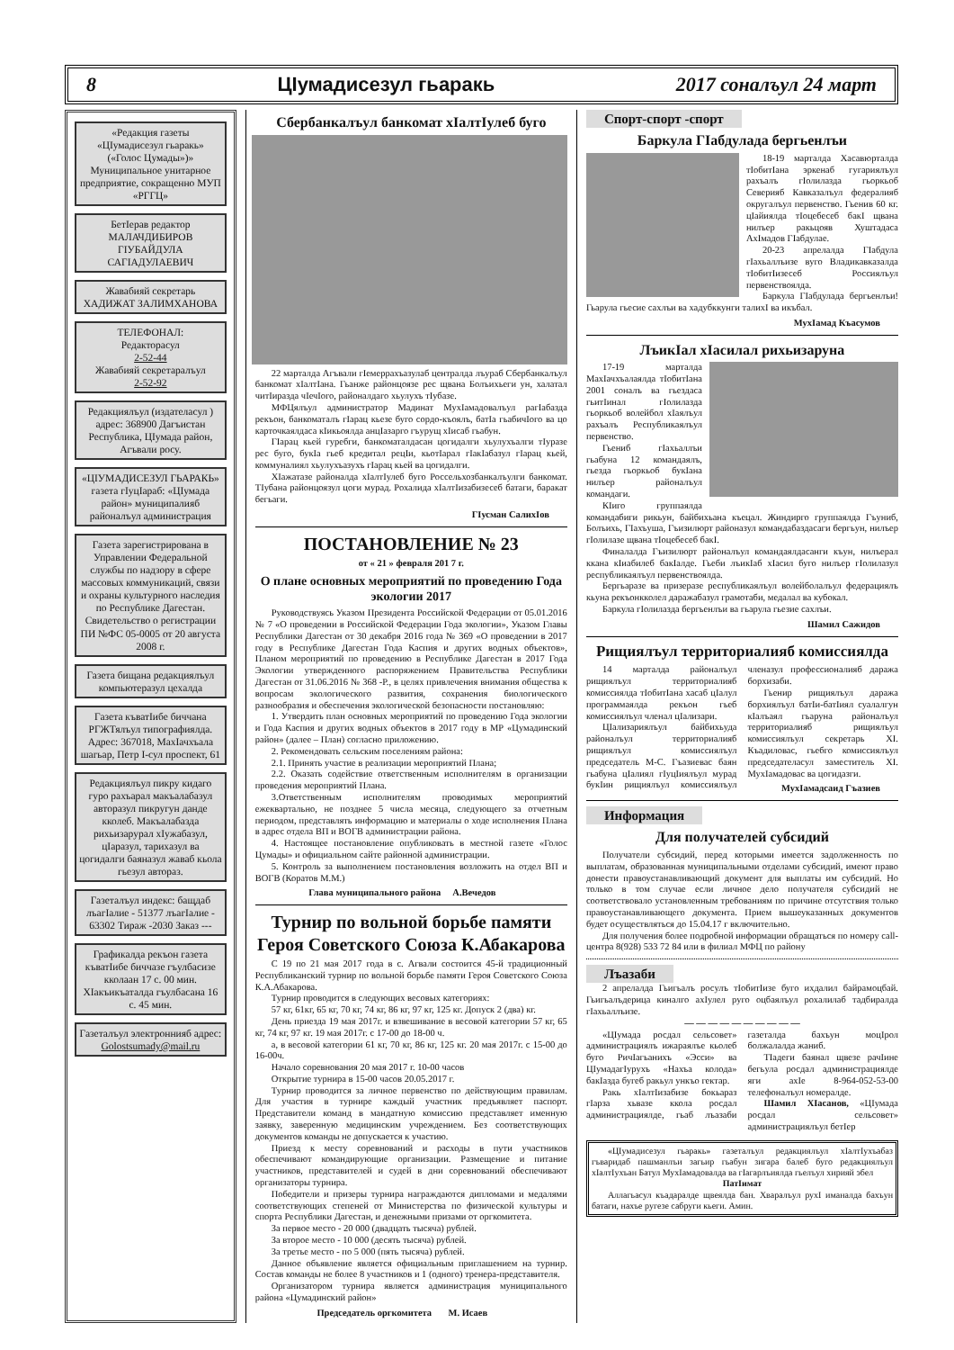8 ЦIумадисезул гьаракь 2017 соналъул 24 март
«Редакция газеты «ЦIумадисезул гьаракь» («Голос Цумады»)» Муниципальное унитарное предприятие, сокращенно МУП «РГГЦ»
БетIерав редактор МАЛАЧДИБИРОВ ГIУБАЙДУЛА САГIАДУЛАЕВИЧ
Жавабияй секретарь ХАДИЖАТ ЗАЛИМХАНОВА
ТЕЛЕФОНАЛ:
Редакторасул
2-52-44
Жавабияй секретаралъул
2-52-92
Редакциялъул (издателасул ) адрес: 368900 Дагъистан Республика, ЦIумада район, Агъвали росу.
«ЦIУМАДИСЕЗУЛ ГЬАРАКЬ» газета гIуцIараб: «ЦIумада район» муниципалияб районалъул администрация
Газета зарегистрирована в Управлении Федеральной службы по надзору в сфере массовых коммуникаций, связи и охраны культурного наследия по Республике Дагестан. Свидетельство о регистрации ПИ №ФС 05-0005 от 20 августа 2008 г.
Газета бищана редакциялъул компьютеразул цехалда
Газета къватIибе биччана РГЖТялъул типографиялда. Адрес: 367018, МахIачхъала шагьар, Петр I-сул проспект, 61
Редакциялъул пикру кидаго гуро рахъарал макъалабазул авторазул пикругун данде кколеб. Макъалабазда рихьизарурал хIужабазул, цIаразул, тарихазул ва цогидалги баяназул жаваб кьола гьезул автораз.
Газеталъул индекс: бащдаб лъагIалие - 51377 лъагIалие - 63302 Тираж -2030 Заказ ---
Графикалда рекъон газета къватIибе биччазе гъулбасизе кколаан 17 с. 00 мин. ХIакъикъаталда гъулбасана 16 с. 45 мин.
Газеталъул электроннияб адрес: Golostsumady@mail.ru
Сбербанкалъул банкомат хIалтIулеб буго
22 марталда Агъвали гIемеррахъазулаб централда лъураб Сбербанкалъул банкомат хIалтIана. Гьанже районцоязе рес щвана Болъихьеги ун, халатал читIиразда чIечIого, районалдаго хьулухъ тIубазе.
МФЦялъул администратор Мадинат МухIамадовалъул рагIабазда рекъон, банкоматалъ гIарац кьезе буго сордо-къоялъ, батIа гьабичIого ва цо карточкаялдаса кIикьоялда анцIазарго гъурущ хIисаб гьабун.
ГIарац кьей гуребги, банкоматалдасан цогидалги хьулухъалги тIуразе рес буго, букIа гьеб кредитал рецIи, кьотIарал гIакIабазул гIарац кьей, коммуналиял хьулухъазухъ гIарац кьей ва цогидалги.
ХIажатазе районалда хIалтIулеб буго Россельхозбанкалъулги банкомат. ТIубана районцоязул цоги мурад. Рохалида хIалтIизабизесеб батаги, баракат бегьаги.
ГIусман СалихIов
ПОСТАНОВЛЕНИЕ № 23
от « 21 » февраля 201 7 г.
О плане основных мероприятий по проведению Года экологии 2017
Руководствуясь Указом Президента Российской Федерации от 05.01.2016 № 7 «О проведении в Российской Федерации Года экологии», Указом Главы Республики Дагестан от 30 декабря 2016 года № 369 «О проведении в 2017 году в Республике Дагестан Года Каспия и других водных объектов», Планом мероприятий по проведению в Республике Дагестан в 2017 Года Экологии утвержденного распоряжением Правительства Республики Дагестан от 31.06.2016 № 368 -Р., в целях привлечения внимания общества к вопросам экологического развития, сохранения биологического разнообразия и обеспечения экологической безопасности постановляю:
1. Утвердить план основных мероприятий по проведению Года экологии и Года Каспия и других водных объектов в 2017 году в МР «Цумадинский район» (далее – План) согласно приложению.
2. Рекомендовать сельским поселениям района:
2.1. Принять участие в реализации мероприятий Плана;
2.2. Оказать содействие ответственным исполнителям в организации проведения мероприятий Плана.
3.Ответственным исполнителям проводимых мероприятий ежеквартально, не позднее 5 числа месяца, следующего за отчетным периодом, представлять информацию и материалы о ходе исполнения Плана в адрес отдела ВП и ВОГВ администрации района.
4. Настоящее постановление опубликовать в местной газете «Голос Цумады» и официальном сайте районной администрации.
5. Контроль за выполнением постановления возложить на отдел ВП и ВОГВ (Коратов М.М.)
Глава муниципального района А.Вечедов
Турнир по вольной борьбе памяти Героя Советского Союза К.Абакарова
С 19 по 21 мая 2017 года в с. Агвали состоится 45-й традиционный Республиканский турнир по вольной борьбе памяти Героя Советского Союза К.А.Абакарова.
Турнир проводится в следующих весовых категориях:
57 кг, 61кг, 65 кг, 70 кг, 74 кг, 86 кг, 97 кг, 125 кг. Допуск 2 (два) кг.
День приезда 19 мая 2017г. и взвешивание в весовой категории 57 кг, 65 кг, 74 кг, 97 кг. 19 мая 2017г. с 17-00 до 18-00 ч.
а, в весовой категории 61 кг, 70 кг, 86 кг, 125 кг. 20 мая 2017г. с 15-00 до 16-00ч.
Начало соревнования 20 мая 2017 г. 10-00 часов
Открытие турнира в 15-00 часов 20.05.2017 г.
Турнир проводится за личное первенство по действующим правилам. Для участия в турнире каждый участник предъявляет паспорт. Представители команд в мандатную комиссию представляет именную заявку, заверенную медицинским учреждением. Без соответствующих документов команды не допускается к участию.
Приезд к месту соревнований и расходы в пути участников обеспечивают командирующие организации. Размещение и питание участников, представителей и судей в дни соревнований обеспечивают организаторы турнира.
Победители и призеры турнира награждаются дипломами и медалями соответствующих степеней от Министерства по физической культуры и спорта Республики Дагестан, и денежными призами от оргкомитета.
За первое место - 20 000 (двадцать тысяча) рублей.
За второе место - 10 000 (десять тысяча) рублей.
За третье место - по 5 000 (пять тысяча) рублей.
Данное объявление является официальным приглашением на турнир. Состав команды не более 8 участников и 1 (одного) тренера-представителя.
Организатором турнира является администрация муниципального района «Цумадинский район»
Председатель оргкомитета М. Исаев
Спорт-спорт -спорт
Баркула ГIабдулада бергьенлъи
18-19 марталда Хасавюрталда тIобитIана эркенаб гугариялъул рахъалъ гIолилазда гьоркьоб Северияб Кавказалъул федералияб округалъул первенство. Гьенив 60 кг. цIайиялда тIоцебесеб бакI щвана нилъер ракьцояв Хуштадаса АхIмадов ГIабдулае.
20-23 апрелалда ГIабдула гIахьаллъизе вуго Владикавказалда тIобитIизесеб Россиялъул первенствоялда.
Баркула ГIабдулада бергьенлъи! Гьарула гьесие сахлъи ва хадубккунги талихI ва икъбал.
МухIамад Къасумов
ЛъикIал хIасилал рихьизаруна
17-19 марталда МахIачхъалаялда тIобитIана 2001 соналъ ва гьездаса гьитIинал гIолилазда гьоркьоб волейбол хIаялъул рахъалъ Республикаялъул первенство.
Гьениб гIахьаллъи гьабуна 12 командаялъ, гьезда гьоркьоб букIана нилъер районалъул командаги.
КIиго группаялда командабиги рикьун, байбихьана къецал. Жиндирго группаялда Гъуниб, Болъихь, ГIахъуша, Гъизилюрт районазул командабаздасаги бергьун, нилъер гIолилазе щвана тIоцебесеб бакI.
Финалалда Гъизилюрт районалъул командаялдасанги къун, нилъерал ккана кIиабилеб бакIалде. Гьеби лъикIаб хIасил буго нилъер гIолилазул республикаялъул первенствоялда.
Бергьаразе ва призеразе республикаялъул волейболалъул федерациялъ кьуна рекъонкколел даражабазул грамотаби, медалал ва кубокал.
Баркула гIолилазда бергьенлъи ва гьарула гьезие сахлъи.
Шамил Сажидов
Рищиялъул территориалияб комиссиялда
14 марталда районалъул рищиялъул территориалияб комиссиялда тIобитIана хасаб цIалул программаялда рекъон гьеб комиссиялъул членал цIализари.
ЦIализариялъул байбихьуда районалъул территориалияб рищиялъул комиссиялъул председатель М-С. Гъазиевас баян гьабуна цIалиял гIуцIиялъул мурад букIин рищиялъул комиссиялъул членазул профессионалияб даража борхизаби.
Гьенир рищиялъул даража борхиялъул батIи-батIиял суалалгун кIалъаял гьаруна районалъул территориалияб рищиялъул комиссиялъул секретарь ХI. Къадиловас, гьебго комиссиялъул председателасул заместитель ХI. МухIамадовас ва цогидазги.
МухIамадсаид Гъазиев
Информация
Для получателей субсидий
Получатели субсидий, перед которыми имеется задолженность по выплатам, образованная муниципальными отделами субсидий, имеют право донести правоустанавливающий документ для выплаты им субсидий. Но только в том случае если личное дело получателя субсидий не соответствовало установленным требованиям по причине отсутствия только правоустанавливающего документа. Прием вышеуказанных документов будет осуществляться до 15.04.17 г включительно.
Для получения более подробной информации обращаться по номеру call-центра 8(928) 533 72 84 или в филиал МФЦ по району
Лъазаби
2 апрелалда Гьигьалъ росулъ тIобитIизе буго ихдалил байрамоцбай. Гьигьалъдерица киналго ахIулел руго оцбаялъул рохалилаб тадбиралда гIахьаллъизе.
— — — — — — — — — —
«ЦIумада росдал сельсовет» администрациялъ ижараялъе кьолеб буго РичIагьанихъ «Эсси» ва ЦIумадагIурухъ «Нахъа колода» бакIазда бугеб ракьул ункъо гектар.
Ракь хIалтIизабизе бокьараз гIарза хьвазе ккола росдал администрациялде, гьаб лъазаби газеталда бахъун моцIрол болжалалда жаниб.
ТIадеги баянал щвезе рачIине бегьула росдал администрациялде яги ахIе 8-964-052-53-00 телефоналъул номералде.
Шамил ХIасанов, «ЦIумада росдал сельсовет» администрациялъул бетIер
«ЦIумадисезул гьаракь» газеталъул редакциялъул хIалтIухъабаз гъваридаб пашманлъи загьир гьабун зигара балеб буго редакциялъул хIалтIухъан Батул МухIамадовалда ва гIагарлъиялда гьелъул хирияй эбел
ПатIимат
Аллагьасул къадаралде щвеялда бан. Хваралъул рухI иманалда бахъун батаги, нахъе ругезе сабруги кьеги. Амин.